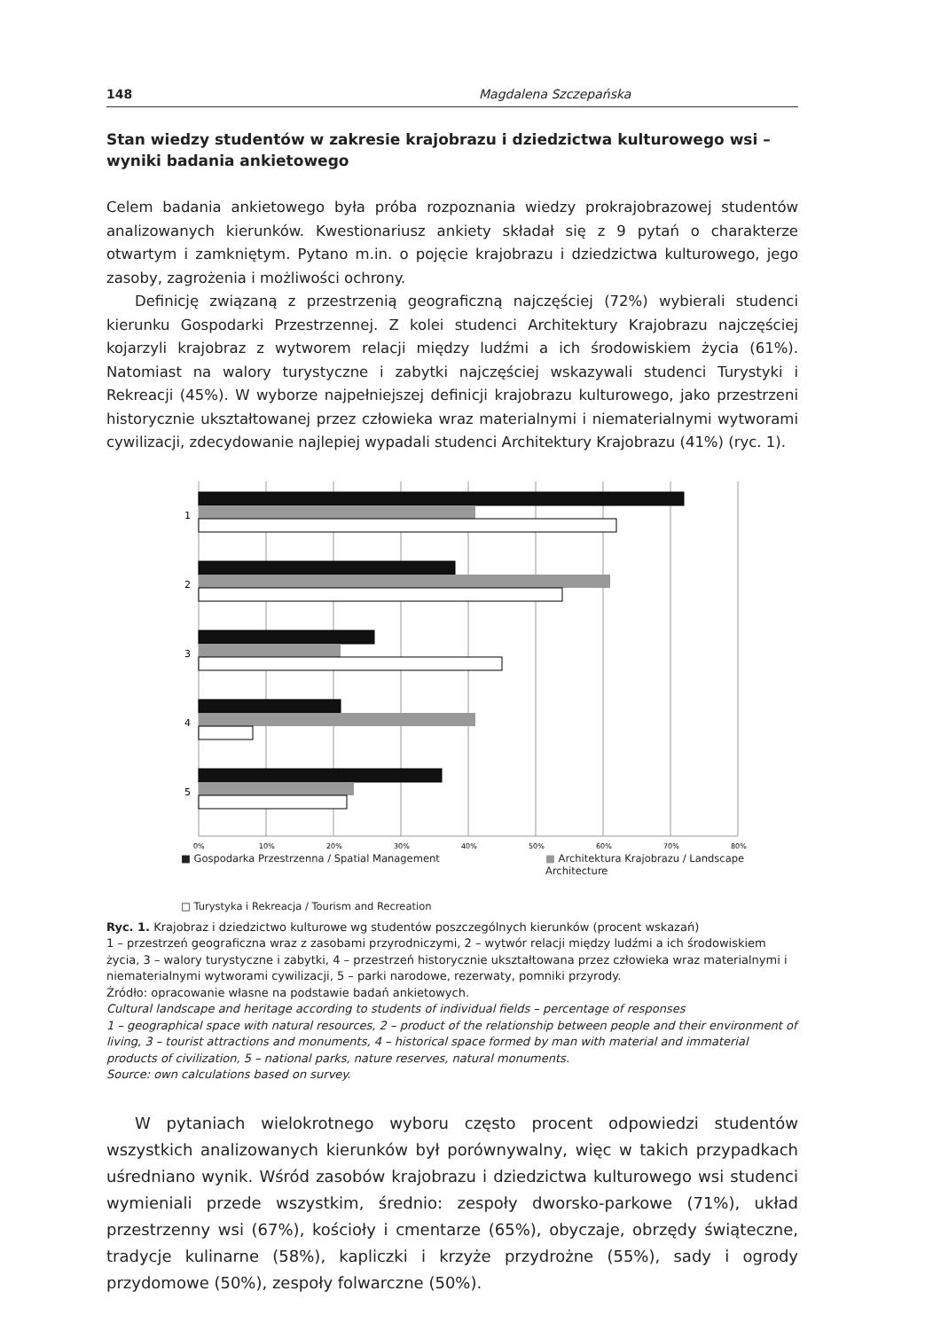148 Magdalena Szczepańska
Stan wiedzy studentów w zakresie krajobrazu i dziedzictwa kulturowego wsi – wyniki badania ankietowego
Celem badania ankietowego była próba rozpoznania wiedzy prokrajobrazowej studentów analizowanych kierunków. Kwestionariusz ankiety składał się z 9 pytań o charakterze otwartym i zamkniętym. Pytano m.in. o pojęcie krajobrazu i dziedzictwa kulturowego, jego zasoby, zagrożenia i możliwości ochrony.
Definicję związaną z przestrzenią geograficzną najczęściej (72%) wybierali studenci kierunku Gospodarki Przestrzennej. Z kolei studenci Architektury Krajobrazu najczęściej kojarzyli krajobraz z wytworem relacji między ludźmi a ich środowiskiem życia (61%). Natomiast na walory turystyczne i zabytki najczęściej wskazywali studenci Turystyki i Rekreacji (45%). W wyborze najpełniejszej definicji krajobrazu kulturowego, jako przestrzeni historycznie ukształtowanej przez człowieka wraz materialnymi i niematerialnymi wytworami cywilizacji, zdecydowanie najlepiej wypadali studenci Architektury Krajobrazu (41%) (ryc. 1).
1
2
3
4
5
0%
10%
20%
30%
40%
50%
60%
70%
80%
■ Gospodarka Przestrzenna / Spatial Management ■ Architektura Krajobrazu / Landscape Architecture
□ Turystyka i Rekreacja / Tourism and Recreation
Ryc. 1. Krajobraz i dziedzictwo kulturowe wg studentów poszczególnych kierunków (procent wskazań)
1 – przestrzeń geograficzna wraz z zasobami przyrodniczymi, 2 – wytwór relacji między ludźmi a ich środowiskiem życia, 3 – walory turystyczne i zabytki, 4 – przestrzeń historycznie ukształtowana przez człowieka wraz materialnymi i niematerialnymi wytworami cywilizacji, 5 – parki narodowe, rezerwaty, pomniki przyrody.
Źródło: opracowanie własne na podstawie badań ankietowych.
Cultural landscape and heritage according to students of individual fields – percentage of responses
1 – geographical space with natural resources, 2 – product of the relationship between people and their environment of living, 3 – tourist attractions and monuments, 4 – historical space formed by man with material and immaterial products of civilization, 5 – national parks, nature reserves, natural monuments.
Source: own calculations based on survey.
W pytaniach wielokrotnego wyboru często procent odpowiedzi studentów wszystkich analizowanych kierunków był porównywalny, więc w takich przypadkach uśredniano wynik. Wśród zasobów krajobrazu i dziedzictwa kulturowego wsi studenci wymieniali przede wszystkim, średnio: zespoły dworsko-parkowe (71%), układ przestrzenny wsi (67%), kościoły i cmentarze (65%), obyczaje, obrzędy świąteczne, tradycje kulinarne (58%), kapliczki i krzyże przydrożne (55%), sady i ogrody przydomowe (50%), zespoły folwarczne (50%).